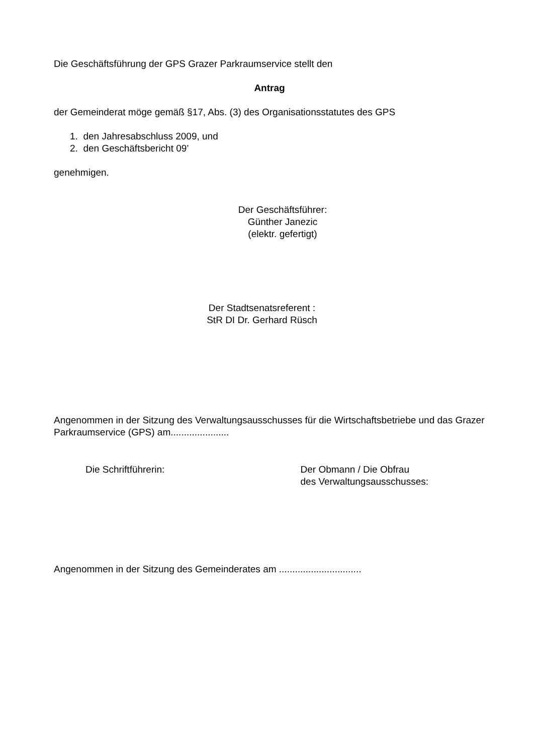Die Geschäftsführung der GPS Grazer Parkraumservice stellt den
Antrag
der Gemeinderat möge gemäß §17, Abs. (3) des Organisationsstatutes des GPS
1. den Jahresabschluss 2009, und
2. den Geschäftsbericht 09’
genehmigen.
Der Geschäftsführer:
Günther Janezic
(elektr. gefertigt)
Der Stadtsenatsreferent :
StR DI Dr. Gerhard Rüsch
Angenommen in der Sitzung des Verwaltungsausschusses für die Wirtschaftsbetriebe und das Grazer Parkraumservice (GPS) am......................
Die Schriftführerin: Der Obmann / Die Obfrau
des Verwaltungsausschusses:
Angenommen in der Sitzung des Gemeinderates am ...............................